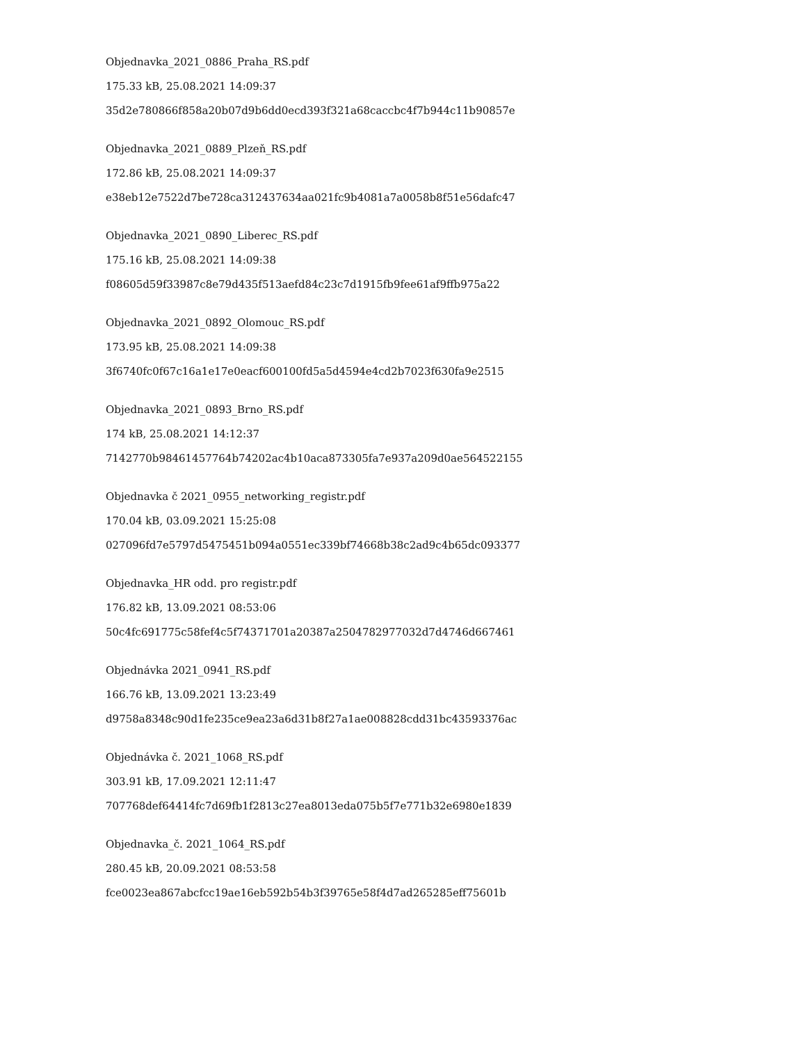Objednavka_2021_0886_Praha_RS.pdf
175.33 kB, 25.08.2021 14:09:37
35d2e780866f858a20b07d9b6dd0ecd393f321a68caccbc4f7b944c11b90857e
Objednavka_2021_0889_Plzeň_RS.pdf
172.86 kB, 25.08.2021 14:09:37
e38eb12e7522d7be728ca312437634aa021fc9b4081a7a0058b8f51e56dafc47
Objednavka_2021_0890_Liberec_RS.pdf
175.16 kB, 25.08.2021 14:09:38
f08605d59f33987c8e79d435f513aefd84c23c7d1915fb9fee61af9ffb975a22
Objednavka_2021_0892_Olomouc_RS.pdf
173.95 kB, 25.08.2021 14:09:38
3f6740fc0f67c16a1e17e0eacf600100fd5a5d4594e4cd2b7023f630fa9e2515
Objednavka_2021_0893_Brno_RS.pdf
174 kB, 25.08.2021 14:12:37
7142770b98461457764b74202ac4b10aca873305fa7e937a209d0ae564522155
Objednavka č 2021_0955_networking_registr.pdf
170.04 kB, 03.09.2021 15:25:08
027096fd7e5797d5475451b094a0551ec339bf74668b38c2ad9c4b65dc093377
Objednavka_HR odd. pro registr.pdf
176.82 kB, 13.09.2021 08:53:06
50c4fc691775c58fef4c5f74371701a20387a2504782977032d7d4746d667461
Objednávka 2021_0941_RS.pdf
166.76 kB, 13.09.2021 13:23:49
d9758a8348c90d1fe235ce9ea23a6d31b8f27a1ae008828cdd31bc43593376ac
Objednávka č. 2021_1068_RS.pdf
303.91 kB, 17.09.2021 12:11:47
707768def64414fc7d69fb1f2813c27ea8013eda075b5f7e771b32e6980e1839
Objednavka_č. 2021_1064_RS.pdf
280.45 kB, 20.09.2021 08:53:58
fce0023ea867abcfcc19ae16eb592b54b3f39765e58f4d7ad265285eff75601b